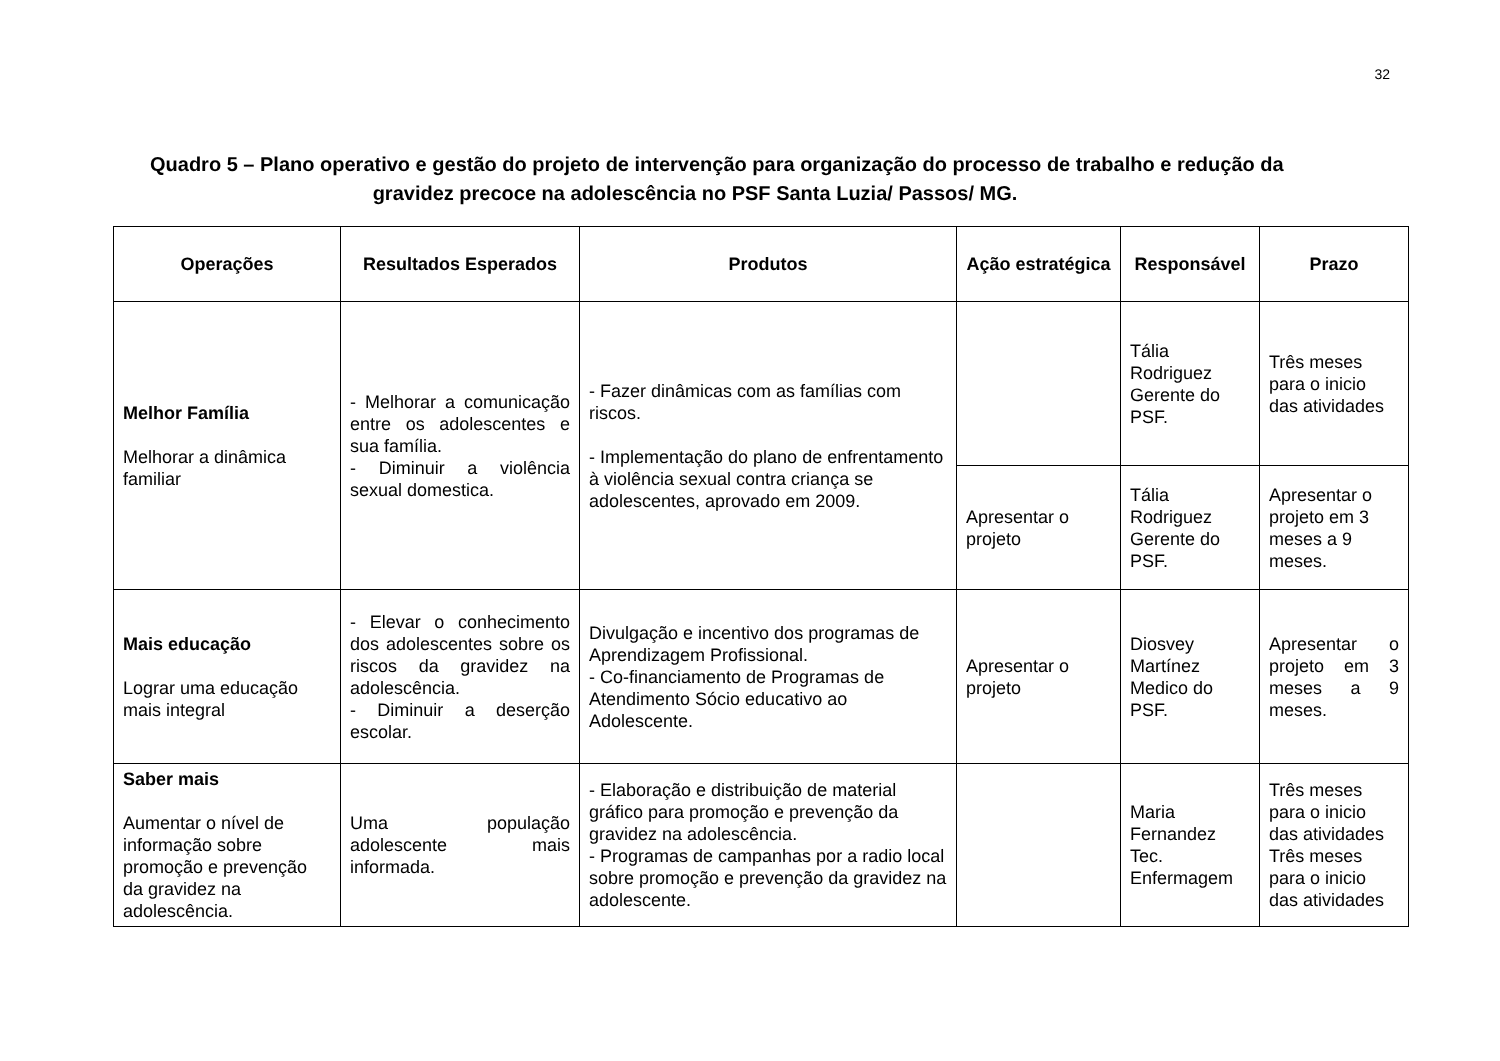32
Quadro 5 – Plano operativo e gestão do projeto de intervenção para organização do processo de trabalho e redução da
gravidez precoce na adolescência no PSF Santa Luzia/ Passos/ MG.
| Operações | Resultados Esperados | Produtos | Ação estratégica | Responsável | Prazo |
| --- | --- | --- | --- | --- | --- |
| Melhor Família Melhorar a dinâmica familiar | - Melhorar a comunicação entre os adolescentes e sua família. - Diminuir a violência sexual domestica. | - Fazer dinâmicas com as famílias com riscos. - Implementação do plano de enfrentamento à violência sexual contra criança se adolescentes, aprovado em 2009. | | Tália Rodriguez Gerente do PSF. | Três meses para o inicio das atividades |
| | | | Apresentar o projeto | Tália Rodriguez Gerente do PSF. | Apresentar o projeto em 3 meses a 9 meses. |
| Mais educação Lograr uma educação mais integral | - Elevar o conhecimento dos adolescentes sobre os riscos da gravidez na adolescência. - Diminuir a deserção escolar. | Divulgação e incentivo dos programas de Aprendizagem Profissional. - Co-financiamento de Programas de Atendimento Sócio educativo ao Adolescente. | Apresentar o projeto | Diosvey Martínez Medico do PSF. | Apresentar o projeto em 3 meses a 9 meses. |
| Saber mais Aumentar o nível de informação sobre promoção e prevenção da gravidez na adolescência. | Uma população adolescente mais informada. | - Elaboração e distribuição de material gráfico para promoção e prevenção da gravidez na adolescência. - Programas de campanhas por a radio local sobre promoção e prevenção da gravidez na adolescente. | | Maria Fernandez Tec. Enfermagem | Três meses para o inicio das atividades Três meses para o inicio das atividades |